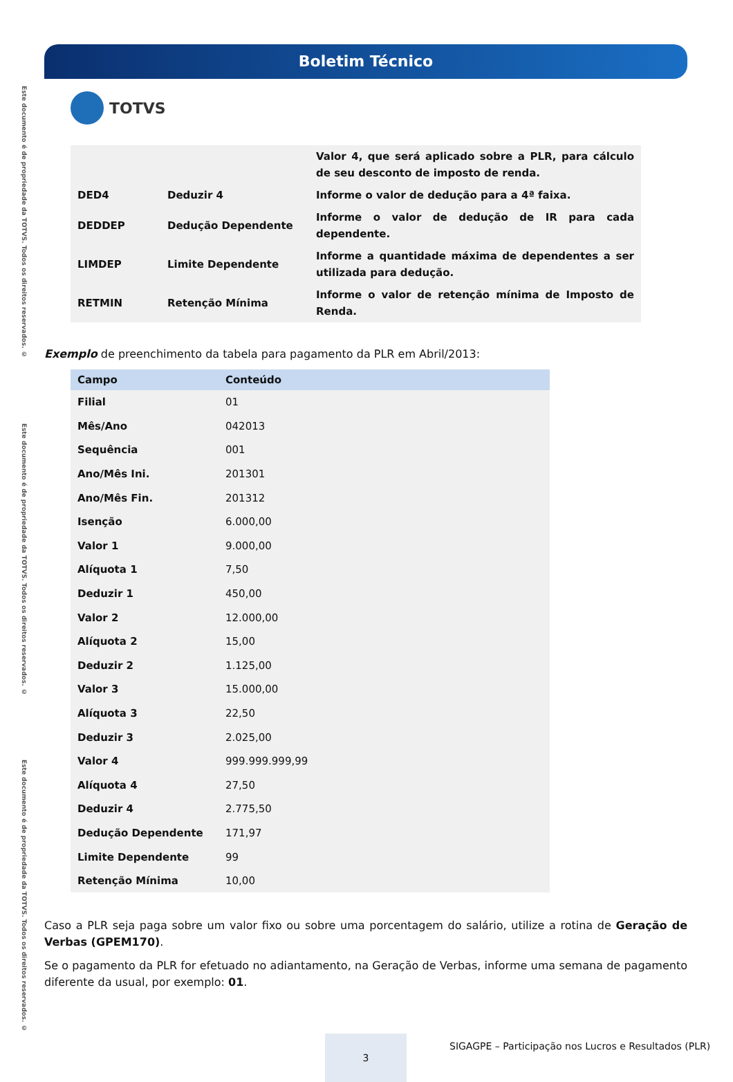Este documento é de propriedade da TOTVS. Todos os direitos reservados. ©
Este documento é de propriedade da TOTVS. Todos os direitos reservados. ©
Este documento é de propriedade da TOTVS. Todos os direitos reservados. ©
Boletim Técnico
TOTVS
| | | Valor 4, que será aplicado sobre a PLR, para cálculo de seu desconto de imposto de renda. |
| DED4 | Deduzir 4 | Informe o valor de dedução para a 4ª faixa. |
| DEDDEP | Dedução Dependente | Informe o valor de dedução de IR para cada dependente. |
| LIMDEP | Limite Dependente | Informe a quantidade máxima de dependentes a ser utilizada para dedução. |
| RETMIN | Retenção Mínima | Informe o valor de retenção mínima de Imposto de Renda. |
Exemplo de preenchimento da tabela para pagamento da PLR em Abril/2013:
| Campo | Conteúdo |
| --- | --- |
| Filial | 01 |
| Mês/Ano | 042013 |
| Sequência | 001 |
| Ano/Mês Ini. | 201301 |
| Ano/Mês Fin. | 201312 |
| Isenção | 6.000,00 |
| Valor 1 | 9.000,00 |
| Alíquota 1 | 7,50 |
| Deduzir 1 | 450,00 |
| Valor 2 | 12.000,00 |
| Alíquota 2 | 15,00 |
| Deduzir 2 | 1.125,00 |
| Valor 3 | 15.000,00 |
| Alíquota 3 | 22,50 |
| Deduzir 3 | 2.025,00 |
| Valor 4 | 999.999.999,99 |
| Alíquota 4 | 27,50 |
| Deduzir 4 | 2.775,50 |
| Dedução Dependente | 171,97 |
| Limite Dependente | 99 |
| Retenção Mínima | 10,00 |
Caso a PLR seja paga sobre um valor fixo ou sobre uma porcentagem do salário, utilize a rotina de Geração de Verbas (GPEM170).
Se o pagamento da PLR for efetuado no adiantamento, na Geração de Verbas, informe uma semana de pagamento diferente da usual, por exemplo: 01.
3
SIGAGPE – Participação nos Lucros e Resultados (PLR)